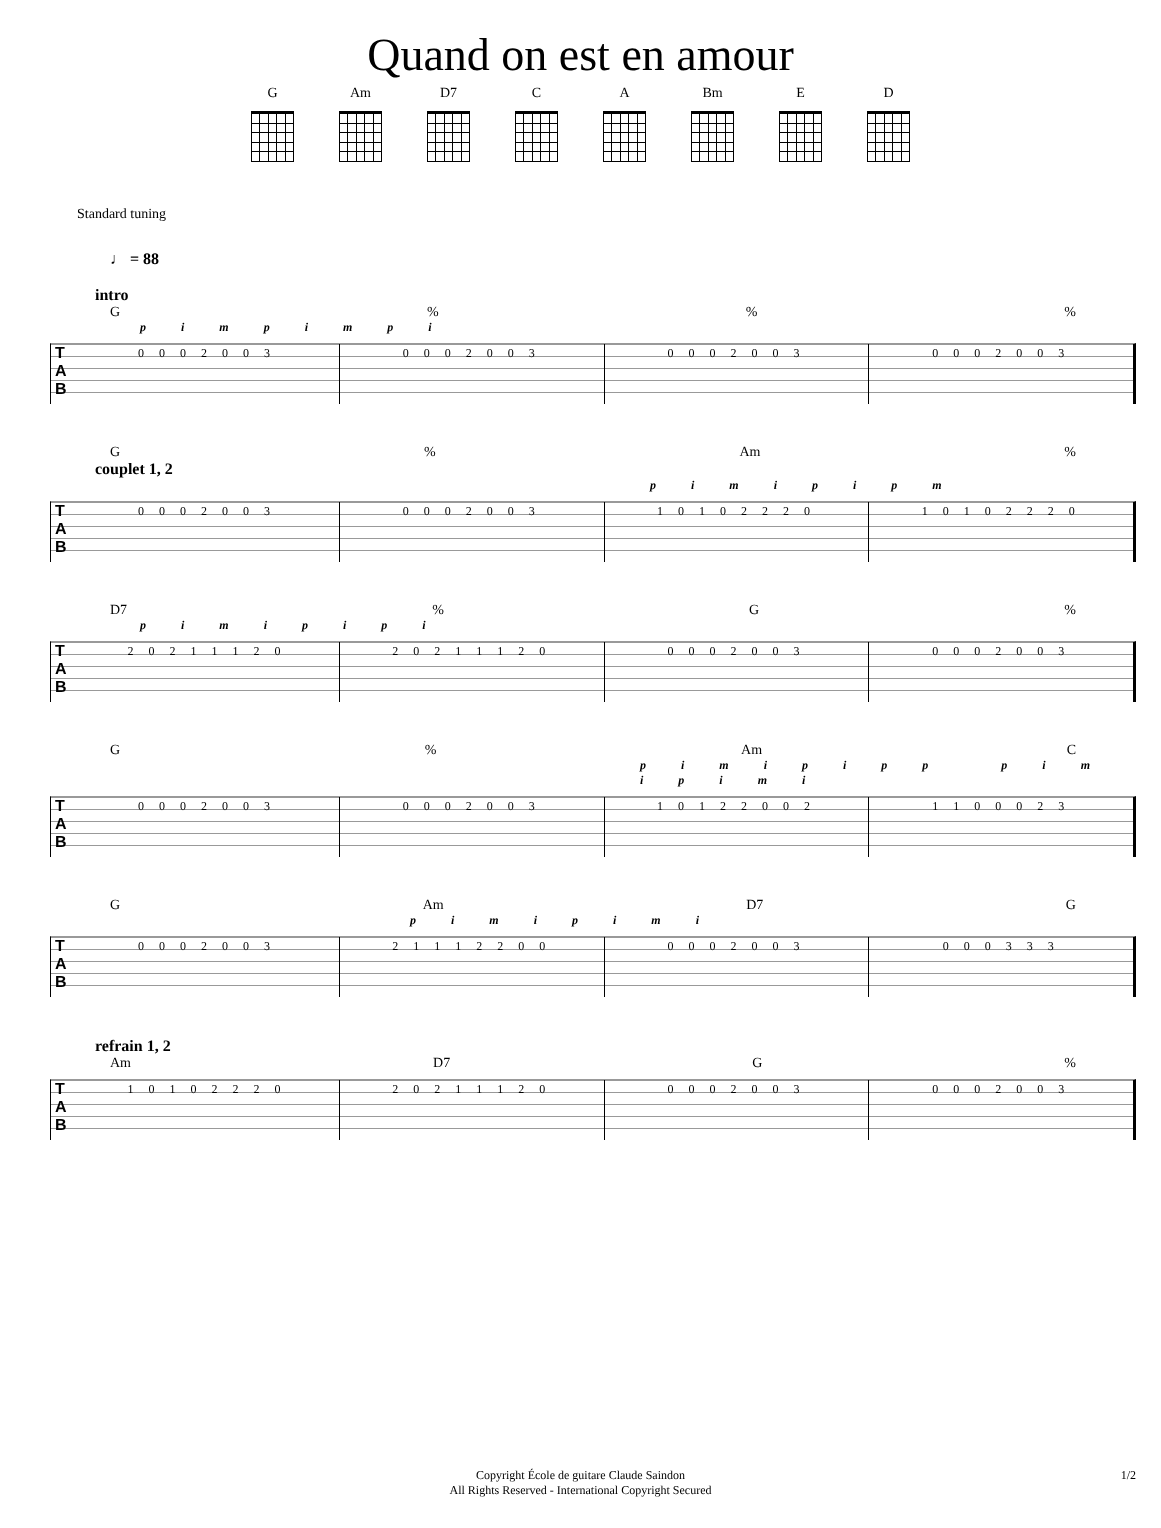Quand on est en amour
G Am D7 C A Bm E D
Standard tuning
♩ = 88
intro
G%%%
p i m p i m p i
T A B 0 0 0 2 0 0 3 0 0 0 2 0 0 3 0 0 0 2 0 0 3 0 0 0 2 0 0 3
G% Am%
couplet 1, 2
p i m i p i p m
T A B 0 0 0 2 0 0 3 0 0 0 2 0 0 3 1 0 1 0 2 2 2 0 1 0 1 0 2 2 2 0
D7% G%
p i m i p i p i
T A B 2 0 2 1 1 1 2 0 2 0 2 1 1 1 2 0 0 0 0 2 0 0 3 0 0 0 2 0 0 3
G% Am C
p i m i p i p p p i m i p i m i
T A B 0 0 0 2 0 0 3 0 0 0 2 0 0 3 1 0 1 2 2 0 0 2 1 1 0 0 0 2 3
G Am D7 G
p i m i p i m i
T A B 0 0 0 2 0 0 3 2 1 1 1 2 2 0 0 0 0 0 2 0 0 3 0 0 0 3 3 3
refrain 1, 2
Am D7 G%
T A B 1 0 1 0 2 2 2 0 2 0 2 1 1 1 2 0 0 0 0 2 0 0 3 0 0 0 2 0 0 3
Copyright École de guitare Claude Saindon
All Rights Reserved - International Copyright Secured
1/2